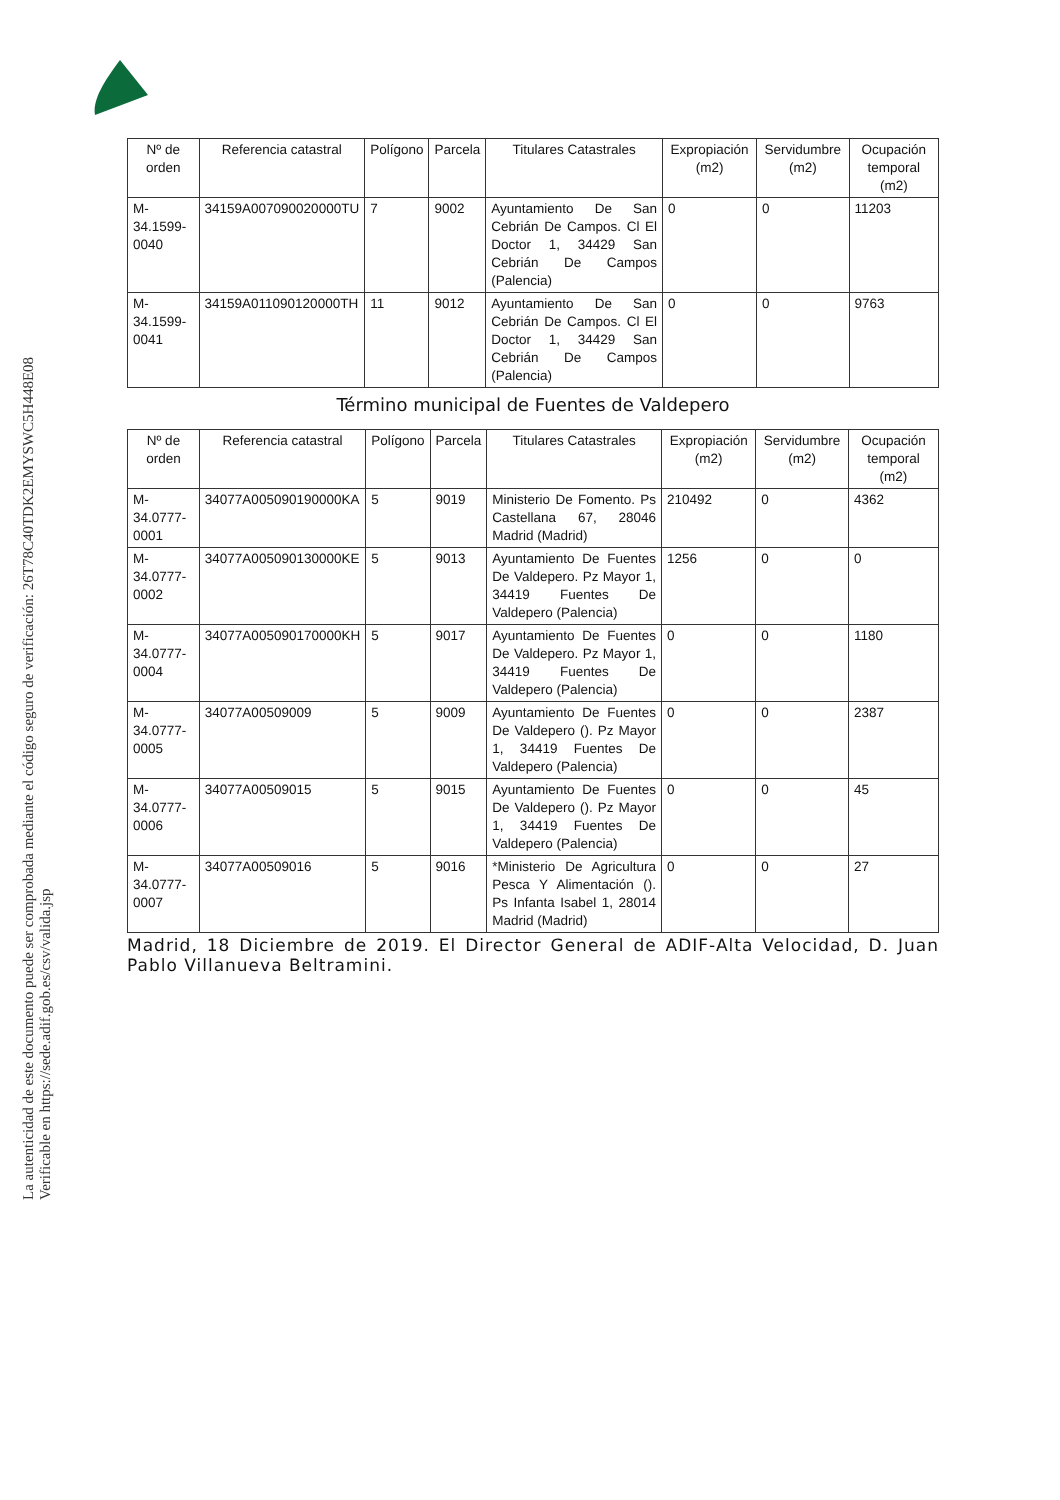La autenticidad de este documento puede ser comprobada mediante el código seguro de verificación: 26T78C40TDK2EMYSWC5H448E08
Verificable en https://sede.adif.gob.es/csv/valida.jsp
| Nº de orden | Referencia catastral | Polígono | Parcela | Titulares Catastrales | Expropiación (m2) | Servidumbre (m2) | Ocupación temporal (m2) |
| --- | --- | --- | --- | --- | --- | --- | --- |
| M-34.1599-0040 | 34159A007090020000TU | 7 | 9002 | Ayuntamiento De San Cebrián De Campos. Cl El Doctor 1, 34429 San Cebrián De Campos (Palencia) | 0 | 0 | 11203 |
| M-34.1599-0041 | 34159A011090120000TH | 11 | 9012 | Ayuntamiento De San Cebrián De Campos. Cl El Doctor 1, 34429 San Cebrián De Campos (Palencia) | 0 | 0 | 9763 |
Término municipal de Fuentes de Valdepero
| Nº de orden | Referencia catastral | Polígono | Parcela | Titulares Catastrales | Expropiación (m2) | Servidumbre (m2) | Ocupación temporal (m2) |
| --- | --- | --- | --- | --- | --- | --- | --- |
| M-34.0777-0001 | 34077A005090190000KA | 5 | 9019 | Ministerio De Fomento. Ps Castellana 67, 28046 Madrid (Madrid) | 210492 | 0 | 4362 |
| M-34.0777-0002 | 34077A005090130000KE | 5 | 9013 | Ayuntamiento De Fuentes De Valdepero. Pz Mayor 1, 34419 Fuentes De Valdepero (Palencia) | 1256 | 0 | 0 |
| M-34.0777-0004 | 34077A005090170000KH | 5 | 9017 | Ayuntamiento De Fuentes De Valdepero. Pz Mayor 1, 34419 Fuentes De Valdepero (Palencia) | 0 | 0 | 1180 |
| M-34.0777-0005 | 34077A00509009 | 5 | 9009 | Ayuntamiento De Fuentes De Valdepero (). Pz Mayor 1, 34419 Fuentes De Valdepero (Palencia) | 0 | 0 | 2387 |
| M-34.0777-0006 | 34077A00509015 | 5 | 9015 | Ayuntamiento De Fuentes De Valdepero (). Pz Mayor 1, 34419 Fuentes De Valdepero (Palencia) | 0 | 0 | 45 |
| M-34.0777-0007 | 34077A00509016 | 5 | 9016 | *Ministerio De Agricultura Pesca Y Alimentación (). Ps Infanta Isabel 1, 28014 Madrid (Madrid) | 0 | 0 | 27 |
Madrid, 18 Diciembre de 2019. El Director General de ADIF-Alta Velocidad, D. Juan Pablo Villanueva Beltramini.